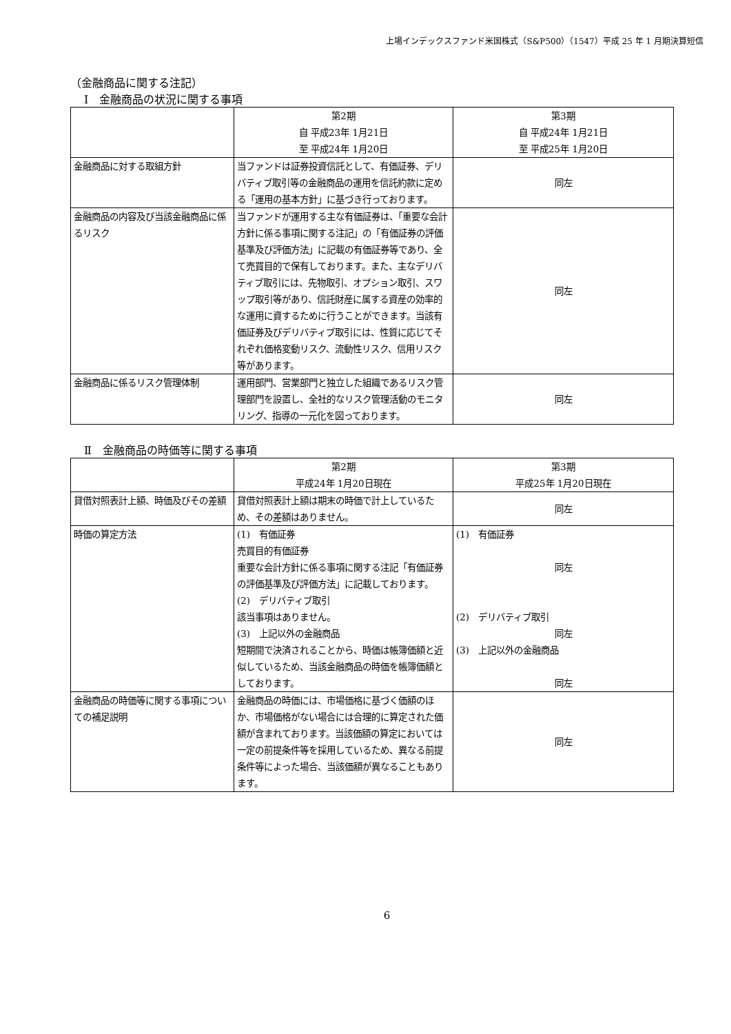上場インデックスファンド米国株式（S&P500）（1547）平成 25 年 1 月期決算短信
（金融商品に関する注記）
Ⅰ　金融商品の状況に関する事項
| | 第2期 自 平成23年 1月21日 至 平成24年 1月20日 | 第3期 自 平成24年 1月21日 至 平成25年 1月20日 |
| 金融商品に対する取組方針 | 当ファンドは証券投資信託として、有価証券、デリバティブ取引等の金融商品の運用を信託約款に定める「運用の基本方針」に基づき行っております。 | 同左 |
| 金融商品の内容及び当該金融商品に係るリスク | 当ファンドが運用する主な有価証券は、「重要な会計方針に係る事項に関する注記」の「有価証券の評価基準及び評価方法」に記載の有価証券等であり、全て売買目的で保有しております。また、主なデリバティブ取引には、先物取引、オプション取引、スワップ取引等があり、信託財産に属する資産の効率的な運用に資するために行うことができます。当該有価証券及びデリバティブ取引には、性質に応じてそれぞれ価格変動リスク、流動性リスク、信用リスク等があります。 | 同左 |
| 金融商品に係るリスク管理体制 | 運用部門、営業部門と独立した組織であるリスク管理部門を設置し、全社的なリスク管理活動のモニタリング、指導の一元化を図っております。 | 同左 |
Ⅱ　金融商品の時価等に関する事項
| | 第2期 平成24年 1月20日現在 | 第3期 平成25年 1月20日現在 |
| 貸借対照表計上額、時価及びその差額 | 貸借対照表計上額は期末の時価で計上しているため、その差額はありません。 | 同左 |
| 時価の算定方法 | (1) 有価証券 売買目的有価証券 重要な会計方針に係る事項に関する注記「有価証券の評価基準及び評価方法」に記載しております。 (2) デリバティブ取引 該当事項はありません。 (3) 上記以外の金融商品 短期間で決済されることから、時価は帳簿価額と近似しているため、当該金融商品の時価を帳簿価額としております。 | (1) 有価証券 同左 (2) デリバティブ取引 同左 (3) 上記以外の金融商品 同左 |
| 金融商品の時価等に関する事項についての補足説明 | 金融商品の時価には、市場価格に基づく価額のほか、市場価格がない場合には合理的に算定された価額が含まれております。当該価額の算定においては一定の前提条件等を採用しているため、異なる前提条件等によった場合、当該価額が異なることもあります。 | 同左 |
6